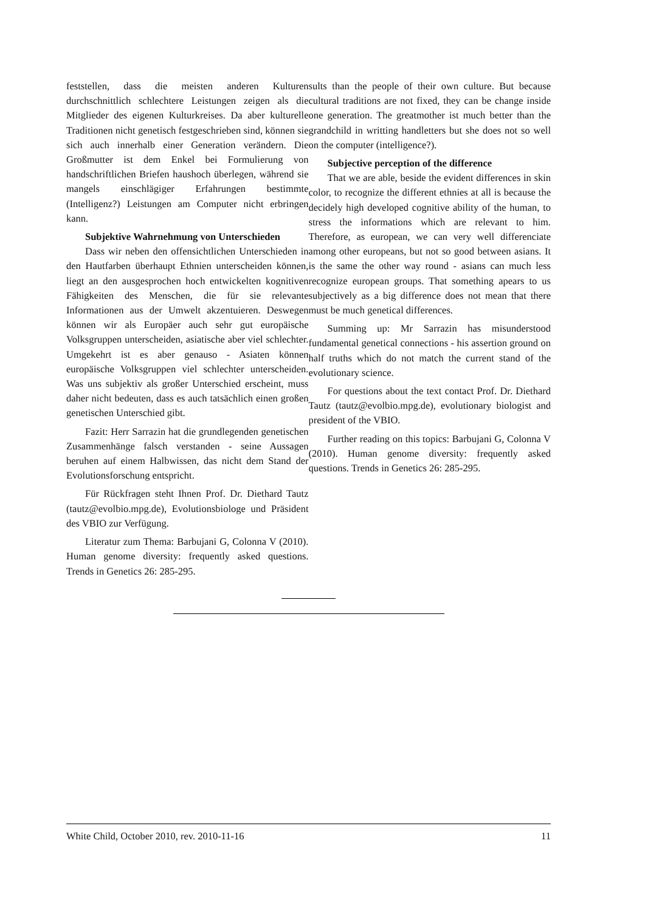feststellen, dass die meisten anderen Kulturen durchschnittlich schlechtere Leistungen zeigen als die Mitglieder des eigenen Kulturkreises. Da aber kulturelle Traditionen nicht genetisch festgeschrieben sind, können sie sich auch innerhalb einer Generation verändern. Die Großmutter ist dem Enkel bei Formulierung von handschriftlichen Briefen haushoch überlegen, während sie mangels einschlägiger Erfahrungen bestimmte (Intelligenz?) Leistungen am Computer nicht erbringen kann.
Subjektive Wahrnehmung von Unterschieden
Dass wir neben den offensichtlichen Unterschieden in den Hautfarben überhaupt Ethnien unterscheiden können, liegt an den ausgesprochen hoch entwickelten kognitiven Fähigkeiten des Menschen, die für sie relevante Informationen aus der Umwelt akzentuieren. Deswegen können wir als Europäer auch sehr gut europäische Volksgruppen unterscheiden, asiatische aber viel schlechter. Umgekehrt ist es aber genauso - Asiaten können europäische Volksgruppen viel schlechter unterscheiden. Was uns subjektiv als großer Unterschied erscheint, muss daher nicht bedeuten, dass es auch tatsächlich einen großen genetischen Unterschied gibt.
Fazit: Herr Sarrazin hat die grundlegenden genetischen Zusammenhänge falsch verstanden - seine Aussagen beruhen auf einem Halbwissen, das nicht dem Stand der Evolutionsforschung entspricht.
Für Rückfragen steht Ihnen Prof. Dr. Diethard Tautz (tautz@evolbio.mpg.de), Evolutionsbiologe und Präsident des VBIO zur Verfügung.
Literatur zum Thema: Barbujani G, Colonna V (2010). Human genome diversity: frequently asked questions. Trends in Genetics 26: 285-295.
sults than the people of their own culture. But because cultural traditions are not fixed, they can be change inside one generation. The greatmother ist much better than the grandchild in writting handletters but she does not so well on the computer (intelligence?).
Subjective perception of the difference
That we are able, beside the evident differences in skin color, to recognize the different ethnies at all is because the decidely high developed cognitive ability of the human, to stress the informations which are relevant to him. Therefore, as european, we can very well differenciate among other europeans, but not so good between asians. It is the same the other way round - asians can much less recognize european groups. That something apears to us subjectively as a big difference does not mean that there must be much genetical differences.
Summing up: Mr Sarrazin has misunderstood fundamental genetical connections - his assertion ground on half truths which do not match the current stand of the evolutionary science.
For questions about the text contact Prof. Dr. Diethard Tautz (tautz@evolbio.mpg.de), evolutionary biologist and president of the VBIO.
Further reading on this topics: Barbujani G, Colonna V (2010). Human genome diversity: frequently asked questions. Trends in Genetics 26: 285-295.
White Child, October 2010, rev. 2010-11-16 11